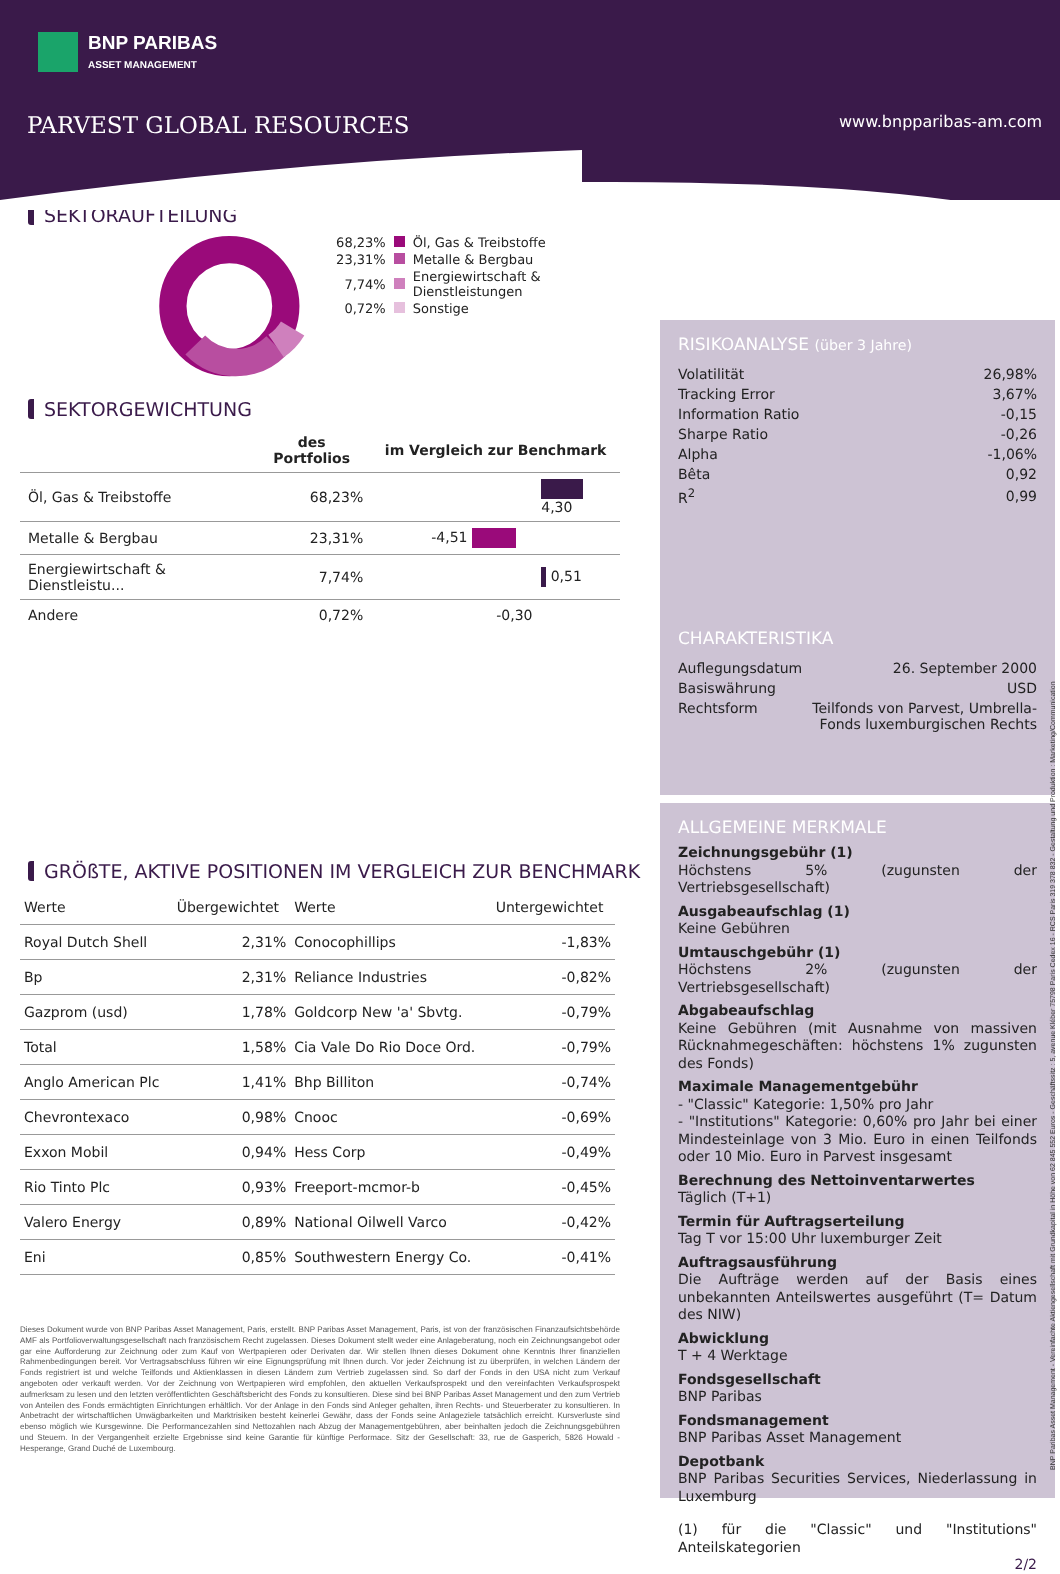BNP PARIBAS
ASSET MANAGEMENT
PARVEST GLOBAL RESOURCES www.bnpparibas-am.com
SEKTORAUFTEILUNG
| 68,23% | | Öl, Gas & Treibstoffe |
| 23,31% | | Metalle & Bergbau |
| 7,74% | | Energiewirtschaft & Dienstleistungen |
| 0,72% | | Sonstige |
SEKTORGEWICHTUNG
| | des Portfolios | im Vergleich zur Benchmark |
| --- | --- | --- |
| Öl, Gas & Treibstoffe | 68,23% | 4,30 |
| Metalle & Bergbau | 23,31% | -4,51 |
| Energiewirtschaft & Dienstleistu... | 7,74% | 0,51 |
| Andere | 0,72% | -0,30 |
GRÖßTE, AKTIVE POSITIONEN IM VERGLEICH ZUR BENCHMARK
| Werte | Übergewichtet | Werte | Untergewichtet |
| --- | --- | --- | --- |
| Royal Dutch Shell | 2,31% | Conocophillips | -1,83% |
| Bp | 2,31% | Reliance Industries | -0,82% |
| Gazprom (usd) | 1,78% | Goldcorp New 'a' Sbvtg. | -0,79% |
| Total | 1,58% | Cia Vale Do Rio Doce Ord. | -0,79% |
| Anglo American Plc | 1,41% | Bhp Billiton | -0,74% |
| Chevrontexaco | 0,98% | Cnooc | -0,69% |
| Exxon Mobil | 0,94% | Hess Corp | -0,49% |
| Rio Tinto Plc | 0,93% | Freeport-mcmor-b | -0,45% |
| Valero Energy | 0,89% | National Oilwell Varco | -0,42% |
| Eni | 0,85% | Southwestern Energy Co. | -0,41% |
Dieses Dokument wurde von BNP Paribas Asset Management, Paris, erstellt. BNP Paribas Asset Management, Paris, ist von der französischen Finanzaufsichtsbehörde AMF als Portfolioverwaltungsgesellschaft nach französischem Recht zugelassen. Dieses Dokument stellt weder eine Anlageberatung, noch ein Zeichnungsangebot oder gar eine Aufforderung zur Zeichnung oder zum Kauf von Wertpapieren oder Derivaten dar. Wir stellen Ihnen dieses Dokument ohne Kenntnis Ihrer finanziellen Rahmenbedingungen bereit. Vor Vertragsabschluss führen wir eine Eignungsprüfung mit Ihnen durch. Vor jeder Zeichnung ist zu überprüfen, in welchen Ländern der Fonds registriert ist und welche Teilfonds und Aktienklassen in diesen Ländern zum Vertrieb zugelassen sind. So darf der Fonds in den USA nicht zum Verkauf angeboten oder verkauft werden. Vor der Zeichnung von Wertpapieren wird empfohlen, den aktuellen Verkaufsprospekt und den vereinfachten Verkaufsprospekt aufmerksam zu lesen und den letzten veröffentlichten Geschäftsbericht des Fonds zu konsultieren. Diese sind bei BNP Paribas Asset Management und den zum Vertrieb von Anteilen des Fonds ermächtigten Einrichtungen erhältlich. Vor der Anlage in den Fonds sind Anleger gehalten, ihren Rechts- und Steuerberater zu konsultieren. In Anbetracht der wirtschaftlichen Unwägbarkeiten und Marktrisiken besteht keinerlei Gewähr, dass der Fonds seine Anlageziele tatsächlich erreicht. Kursverluste sind ebenso möglich wie Kursgewinne. Die Performancezahlen sind Nettozahlen nach Abzug der Managementgebühren, aber beinhalten jedoch die Zeichnungsgebühren und Steuern. In der Vergangenheit erzielte Ergebnisse sind keine Garantie für künftige Performace. Sitz der Gesellschaft: 33, rue de Gasperich, 5826 Howald - Hesperange, Grand Duché de Luxembourg.
RISIKOANALYSE (über 3 Jahre)
| Volatilität | 26,98% |
| Tracking Error | 3,67% |
| Information Ratio | -0,15 |
| Sharpe Ratio | -0,26 |
| Alpha | -1,06% |
| Bêta | 0,92 |
| R<sup>2</sup> | 0,99 |
CHARAKTERISTIKA
| Auflegungsdatum | 26. September 2000 |
| Basiswährung | USD |
| Rechtsform | Teilfonds von Parvest, Umbrella-Fonds luxemburgischen Rechts |
ALLGEMEINE MERKMALE
Zeichnungsgebühr (1)
Höchstens 5% (zugunsten der Vertriebsgesellschaft)
Ausgabeaufschlag (1)
Keine Gebühren
Umtauschgebühr (1)
Höchstens 2% (zugunsten der Vertriebsgesellschaft)
Abgabeaufschlag
Keine Gebühren (mit Ausnahme von massiven Rücknahmegeschäften: höchstens 1% zugunsten des Fonds)
Maximale Managementgebühr
- "Classic" Kategorie: 1,50% pro Jahr
- "Institutions" Kategorie: 0,60% pro Jahr bei einer Mindesteinlage von 3 Mio. Euro in einen Teilfonds oder 10 Mio. Euro in Parvest insgesamt
Berechnung des Nettoinventarwertes
Täglich (T+1)
Termin für Auftragserteilung
Tag T vor 15:00 Uhr luxemburger Zeit
Auftragsausführung
Die Aufträge werden auf der Basis eines unbekannten Anteilswertes ausgeführt (T= Datum des NIW)
Abwicklung
T + 4 Werktage
Fondsgesellschaft
BNP Paribas
Fondsmanagement
BNP Paribas Asset Management
Depotbank
BNP Paribas Securities Services, Niederlassung in Luxemburg
(1) für die "Classic" und "Institutions" Anteilskategorien
2/2
BNP Paribas Asset Management - Vereinfachte Aktiengesellschaft mit Grundkapital in Höhe von 62 845 552 Euros - Geschäftssitz : 5, avenue Kléber 75798 Paris Cedex 16 - RCS Paris 319 378 832 - Gestaltung und Produktion : Marketing/Communication